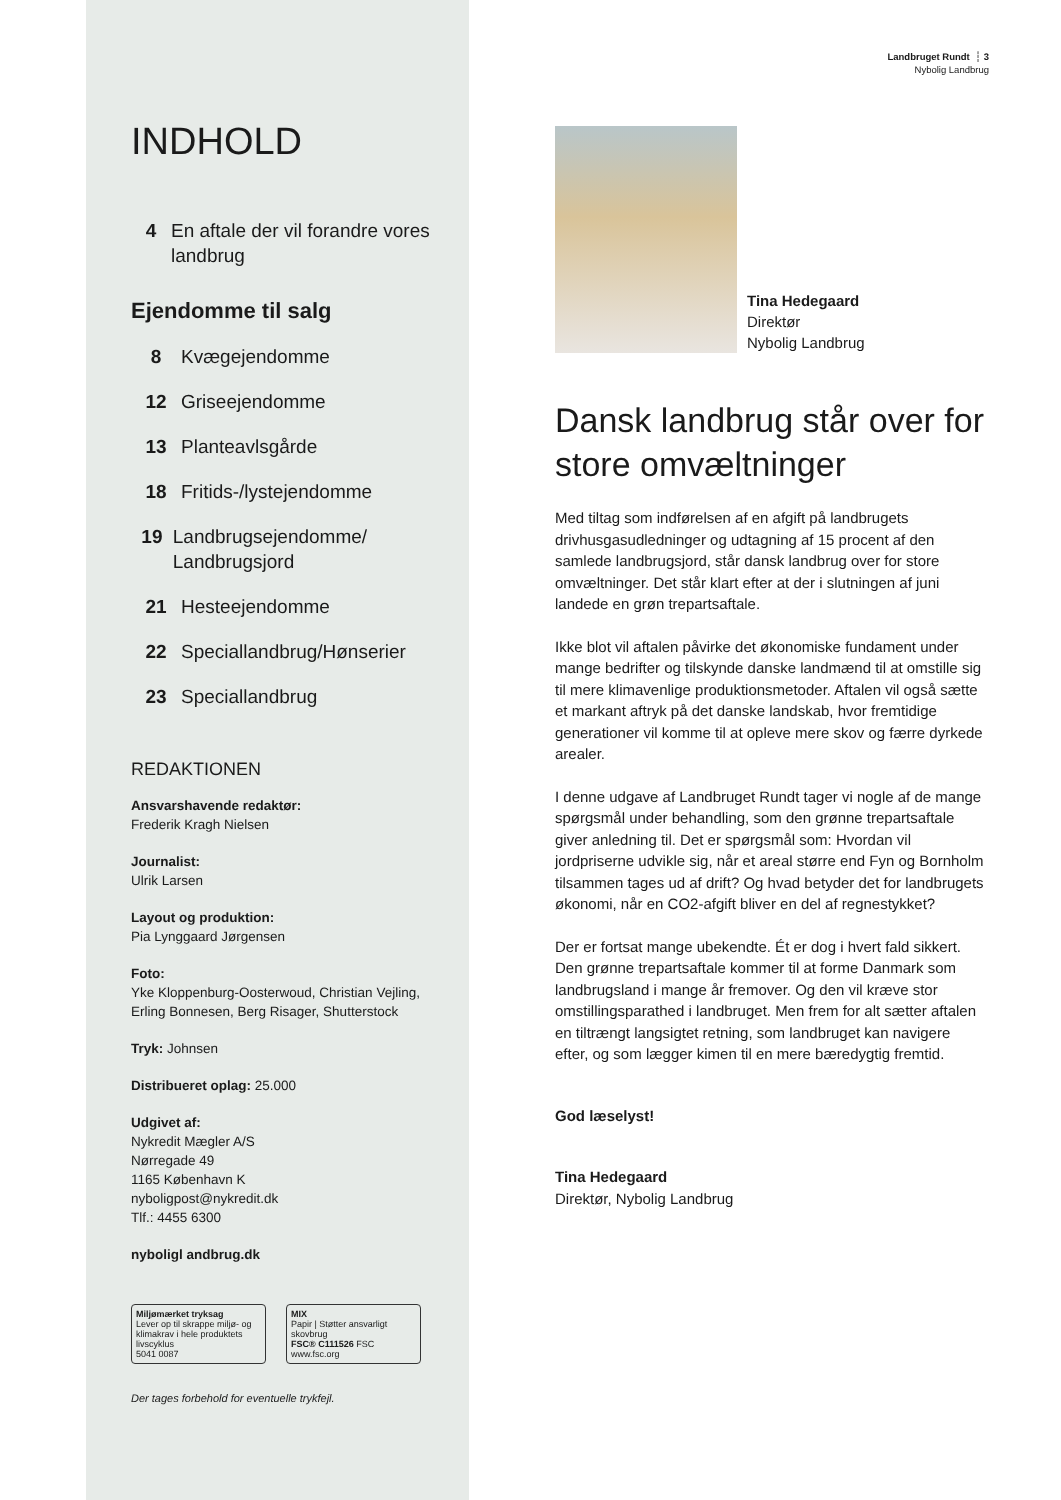Landbruget Rundt ┆ 3
Nybolig Landbrug
INDHOLD
4 En aftale der vil forandre vores landbrug
Ejendomme til salg
8 Kvægejendomme
12 Griseejendomme
13 Planteavlsgårde
18 Fritids-/lystejendomme
19 Landbrugsejendomme/ Landbrugsjord
21 Hesteejendomme
22 Speciallandbrug/Hønserier
23 Speciallandbrug
REDAKTIONEN
Ansvarshavende redaktør:
Frederik Kragh Nielsen
Journalist:
Ulrik Larsen
Layout og produktion:
Pia Lynggaard Jørgensen
Foto:
Yke Kloppenburg-Oosterwoud, Christian Vejling, Erling Bonnesen, Berg Risager, Shutterstock
Tryk: Johnsen
Distribueret oplag: 25.000
Udgivet af:
Nykredit Mægler A/S
Nørregade 49
1165 København K
nyboligpost@nykredit.dk
Tlf.: 4455 6300
nyboligl andbrug.dk
Miljømærket tryksag
Lever op til skrappe miljø- og klimakrav i hele produktets livscyklus
5041 0087
MIX
Papir | Støtter ansvarligt skovbrug
FSC® C111526 FSC www.fsc.org
Der tages forbehold for eventuelle trykfejl.
Tina Hedegaard
Direktør
Nybolig Landbrug
Dansk landbrug står over for store omvæltninger
Med tiltag som indførelsen af en afgift på landbrugets drivhusgasudledninger og udtagning af 15 procent af den samlede landbrugsjord, står dansk landbrug over for store omvæltninger. Det står klart efter at der i slutningen af juni landede en grøn trepartsaftale.
Ikke blot vil aftalen påvirke det økonomiske fundament under mange bedrifter og tilskynde danske landmænd til at omstille sig til mere klimavenlige produktionsmetoder. Aftalen vil også sætte et markant aftryk på det danske landskab, hvor fremtidige generationer vil komme til at opleve mere skov og færre dyrkede arealer.
I denne udgave af Landbruget Rundt tager vi nogle af de mange spørgsmål under behandling, som den grønne trepartsaftale giver anledning til. Det er spørgsmål som: Hvordan vil jordpriserne udvikle sig, når et areal større end Fyn og Bornholm tilsammen tages ud af drift? Og hvad betyder det for landbrugets økonomi, når en CO2-afgift bliver en del af regnestykket?
Der er fortsat mange ubekendte. Ét er dog i hvert fald sikkert. Den grønne trepartsaftale kommer til at forme Danmark som landbrugsland i mange år fremover. Og den vil kræve stor omstillingsparathed i landbruget. Men frem for alt sætter aftalen en tiltrængt langsigtet retning, som landbruget kan navigere efter, og som lægger kimen til en mere bæredygtig fremtid.
God læselyst!
Tina Hedegaard
Direktør, Nybolig Landbrug